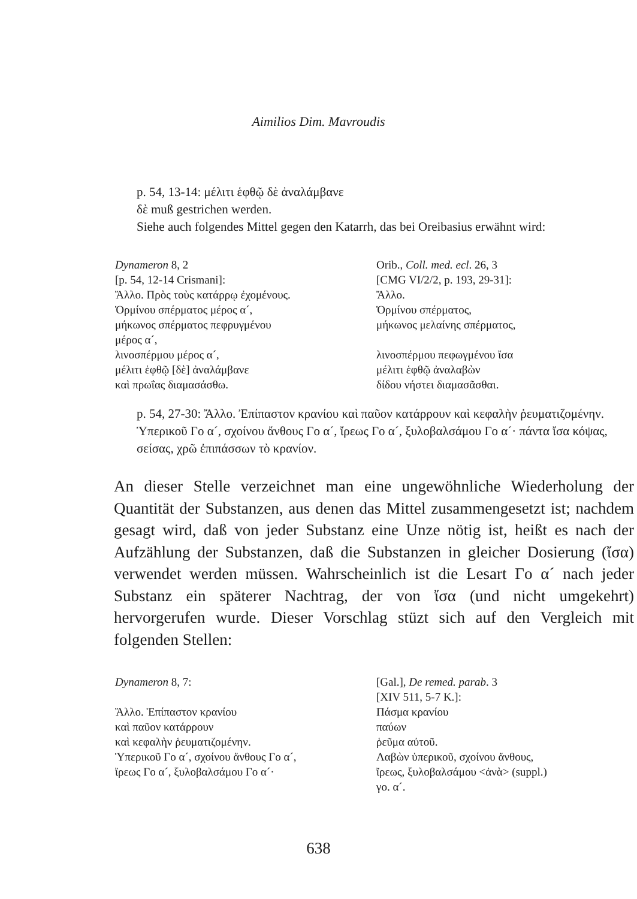Aimilios Dim. Mavroudis
p. 54, 13-14: μέλιτι ἑφθῷ δὲ ἀναλάμβανε
δὲ muß gestrichen werden.
Siehe auch folgendes Mittel gegen den Katarrh, das bei Oreibasius erwähnt wird:
| Dynameron 8, 2 | Orib., Coll. med. ecl . 26, 3 |
| [p. 54, 12-14 Crismani]: | [CMG VI/2/2, p. 193, 29-31]: |
| Ἄλλο. Πρὸς τοὺς κατάρρῳ ἐχομένους. | Ἄλλο. |
| Ὁρμίνου σπέρματος μέρος α´, | Ὁρμίνου σπέρματος, |
| μήκωνος σπέρματος πεφρυγμένου | μήκωνος μελαίνης σπέρματος, |
| μέρος α´, | |
| λινοσπέρμου μέρος α´, | λινοσπέρμου πεφωγμένου ἴσα |
| μέλιτι ἑφθῷ [δὲ] ἀναλάμβανε | μέλιτι ἑφθῷ ἀναλαβὼν |
| καὶ πρωΐας διαμασάσθω. | δίδου νήστει διαμασᾶσθαι. |
p. 54, 27-30: Ἄλλο. Ἐπίπαστον κρανίου καὶ παῦον κατάρρουν καὶ κεφαλὴν ῥευματιζομένην. Ὑπερικοῦ Γο α´, σχοίνου ἄνθους Γο α´, ἴρεως Γο α´, ξυλοβαλσάμου Γο α´· πάντα ἴσα κόψας, σείσας, χρῶ ἐπιπάσσων τὸ κρανίον.
An dieser Stelle verzeichnet man eine ungewöhnliche Wiederholung der Quantität der Substanzen, aus denen das Mittel zusammengesetzt ist; nachdem gesagt wird, daß von jeder Substanz eine Unze nötig ist, heißt es nach der Aufzählung der Substanzen, daß die Substanzen in gleicher Dosierung (ἴσα) verwendet werden müssen. Wahrscheinlich ist die Lesart Γο α´ nach jeder Substanz ein späterer Nachtrag, der von ἴσα (und nicht umgekehrt) hervorgerufen wurde. Dieser Vorschlag stüzt sich auf den Vergleich mit folgenden Stellen:
| Dynameron 8, 7: | [Gal.], De remed. parab . 3 |
| | [XIV 511, 5-7 K.]: |
| Ἄλλο. Ἐπίπαστον κρανίου | Πάσμα κρανίου |
| καὶ παῦον κατάρρουν | παύων |
| καὶ κεφαλὴν ῥευματιζομένην. | ῥεῦμα αὐτοῦ. |
| Ὑπερικοῦ Γο α´, σχοίνου ἄνθους Γο α´, | Λαβὼν ὑπερικοῦ, σχοίνου ἄνθους, |
| ἴρεως Γο α´, ξυλοβαλσάμου Γο α´· | ἴρεως, ξυλοβαλσάμου <ἀνὰ> (suppl.) |
| | γο. α´. |
638